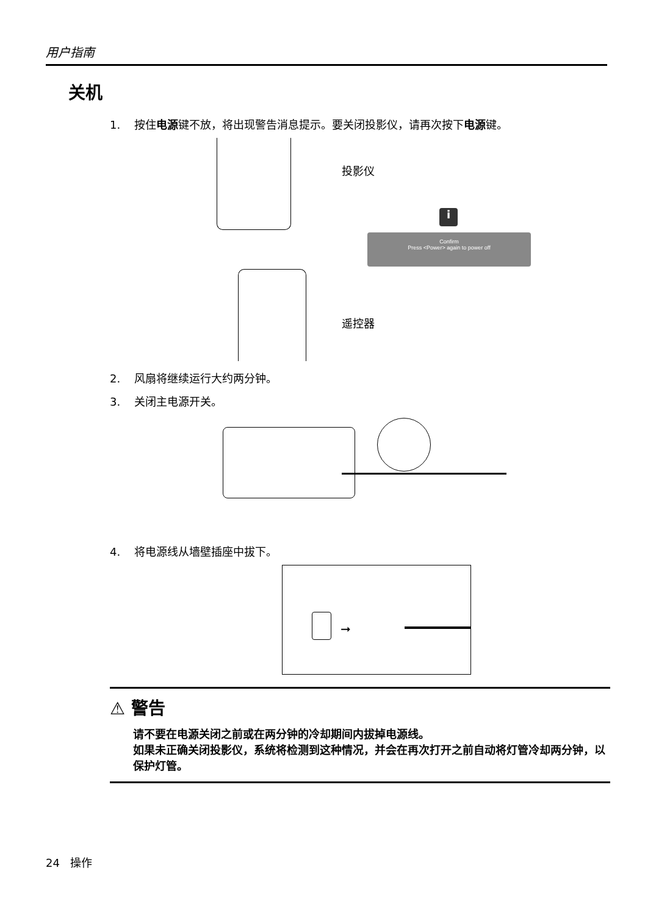用户指南
关机
1. 按住电源键不放，将出现警告消息提示。要关闭投影仪，请再次按下电源键。
投影仪
i
Confirm
Press <Power> again to power off
遥控器
2. 风扇将继续运行大约两分钟。
3. 关闭主电源开关。
4. 将电源线从墙壁插座中拔下。
➞
⚠ 警告
请不要在电源关闭之前或在两分钟的冷却期间内拔掉电源线。
如果未正确关闭投影仪，系统将检测到这种情况，并会在再次打开之前自动将灯管冷却两分钟，以保护灯管。
24 操作